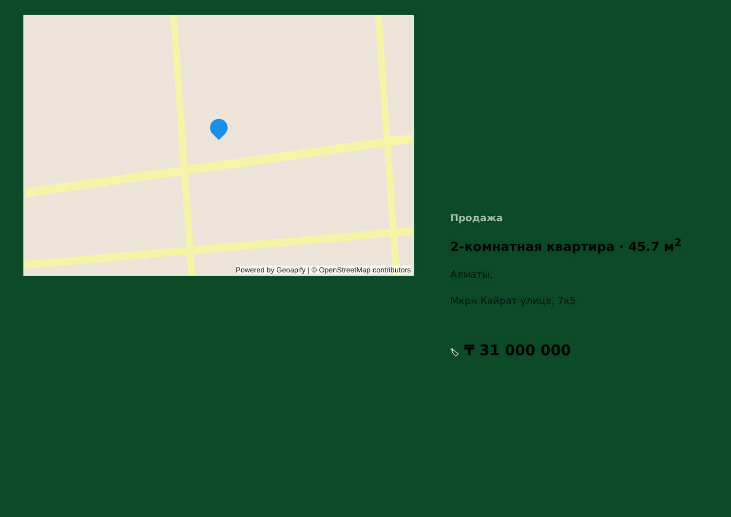Powered by Geoapify | © OpenStreetMap contributors
Продажа
2-комнатная квартира · 45.7 м<sup>2</sup>
Алматы,
Мкрн Кайрат улица, 7к5
🏷 ₸ 31 000 000